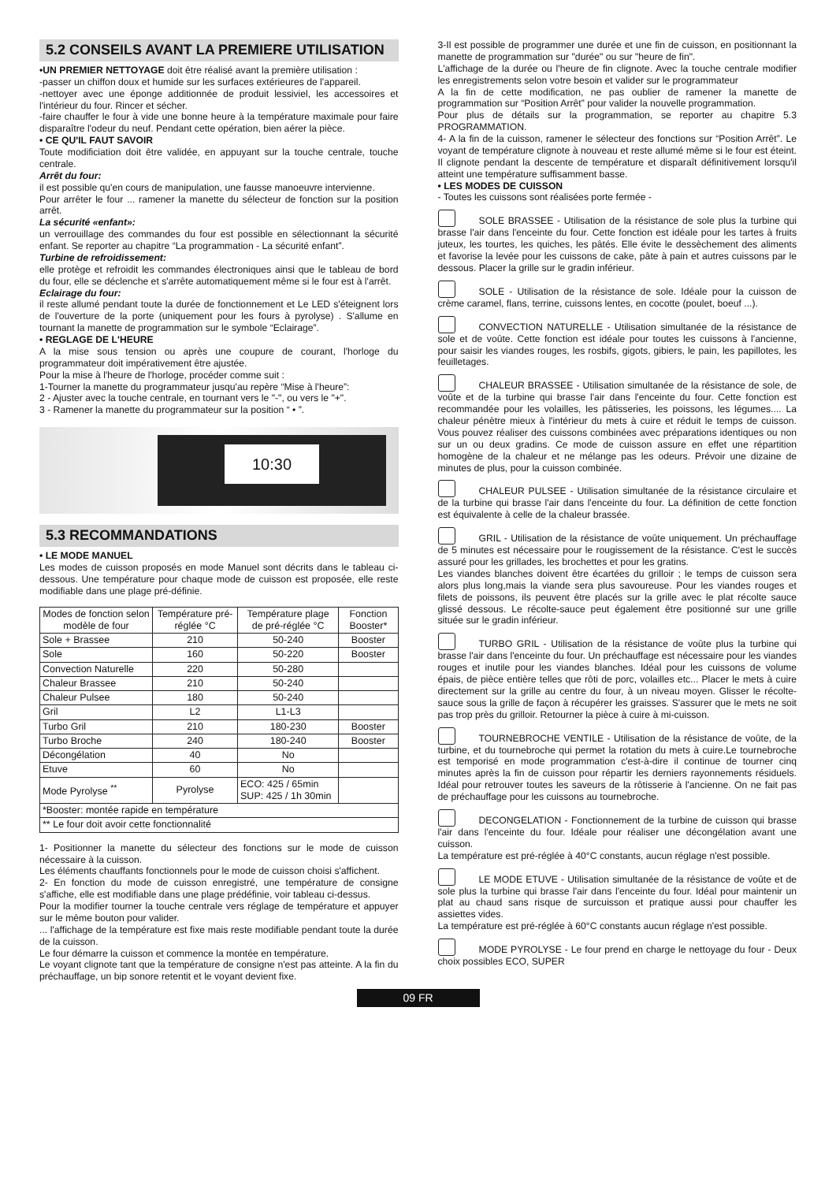5.2 CONSEILS AVANT LA PREMIERE UTILISATION
•UN PREMIER NETTOYAGE doit être réalisé avant la première utilisation :
-passer un chiffon doux et humide sur les surfaces extérieures de l'appareil.
-nettoyer avec une éponge additionnée de produit lessiviel, les accessoires et l'intérieur du four. Rincer et sécher.
-faire chauffer le four à vide une bonne heure à la température maximale pour faire disparaître l'odeur du neuf. Pendant cette opération, bien aérer la pièce.
• CE QU'IL FAUT SAVOIR
Toute modificiation doit être validée, en appuyant sur la touche centrale, touche centrale.
Arrêt du four:
il est possible qu'en cours de manipulation, une fausse manoeuvre intervienne.
Pour arrêter le four ... ramener la manette du sélecteur de fonction sur la position arrêt.
La sécurité «enfant»:
un verrouillage des commandes du four est possible en sélectionnant la sécurité enfant. Se reporter au chapitre “La programmation - La sécurité enfant”.
Turbine de refroidissement:
elle protège et refroidit les commandes électroniques ainsi que le tableau de bord du four, elle se déclenche et s'arrête automatiquement même si le four est à l'arrêt.
Eclairage du four:
il reste allumé pendant toute la durée de fonctionnement et Le LED s'éteignent lors de l'ouverture de la porte (uniquement pour les fours à pyrolyse) . S'allume en tournant la manette de programmation sur le symbole “Eclairage”.
• REGLAGE DE L'HEURE
A la mise sous tension ou après une coupure de courant, l'horloge du programmateur doit impérativement être ajustée.
Pour la mise à l'heure de l'horloge, procéder comme suit :
1-Tourner la manette du programmateur jusqu'au repère “Mise à l'heure”:
2 - Ajuster avec la touche centrale, en tournant vers le "-", ou vers le "+".
3 - Ramener la manette du programmateur sur la position “ • ”.
10:30
5.3 RECOMMANDATIONS
• LE MODE MANUEL
Les modes de cuisson proposés en mode Manuel sont décrits dans le tableau ci-dessous. Une température pour chaque mode de cuisson est proposée, elle reste modifiable dans une plage pré-définie.
| Modes de fonction selon modèle de four | Température pré-réglée °C | Température plage de pré-réglée °C | Fonction Booster* |
| --- | --- | --- | --- |
| Sole + Brassee | 210 | 50-240 | Booster |
| Sole | 160 | 50-220 | Booster |
| Convection Naturelle | 220 | 50-280 | |
| Chaleur Brassee | 210 | 50-240 | |
| Chaleur Pulsee | 180 | 50-240 | |
| Gril | L2 | L1-L3 | |
| Turbo Gril | 210 | 180-230 | Booster |
| Turbo Broche | 240 | 180-240 | Booster |
| Décongélation | 40 | No | |
| Etuve | 60 | No | |
| Mode Pyrolyse <sup>**</sup> | Pyrolyse | ECO: 425 / 65min SUP: 425 / 1h 30min | |
| *Booster: montée rapide en température | | | |
| ** Le four doit avoir cette fonctionnalité | | | |
1- Positionner la manette du sélecteur des fonctions sur le mode de cuisson nécessaire à la cuisson.
Les éléments chauffants fonctionnels pour le mode de cuisson choisi s'affichent.
2- En fonction du mode de cuisson enregistré, une température de consigne s'affiche, elle est modifiable dans une plage prédéfinie, voir tableau ci-dessus.
Pour la modifier tourner la touche centrale vers réglage de température et appuyer sur le même bouton pour valider.
... l'affichage de la température est fixe mais reste modifiable pendant toute la durée de la cuisson.
Le four démarre la cuisson et commence la montée en température.
Le voyant clignote tant que la température de consigne n'est pas atteinte. A la fin du préchauffage, un bip sonore retentit et le voyant devient fixe.
3-Il est possible de programmer une durée et une fin de cuisson, en positionnant la manette de programmation sur "durée" ou sur "heure de fin".
L'affichage de la durée ou l'heure de fin clignote. Avec la touche centrale modifier les enregistrements selon votre besoin et valider sur le programmateur
A la fin de cette modification, ne pas oublier de ramener la manette de programmation sur “Position Arrêt” pour valider la nouvelle programmation.
Pour plus de détails sur la programmation, se reporter au chapitre 5.3 PROGRAMMATION.
4- A la fin de la cuisson, ramener le sélecteur des fonctions sur “Position Arrêt”. Le voyant de température clignote à nouveau et reste allumé même si le four est éteint. Il clignote pendant la descente de température et disparaît définitivement lorsqu'il atteint une température suffisamment basse.
• LES MODES DE CUISSON
- Toutes les cuissons sont réalisées porte fermée -
SOLE BRASSEE - Utilisation de la résistance de sole plus la turbine qui brasse l'air dans l'enceinte du four. Cette fonction est idéale pour les tartes à fruits juteux, les tourtes, les quiches, les pâtés. Elle évite le dessèchement des aliments et favorise la levée pour les cuissons de cake, pâte à pain et autres cuissons par le dessous. Placer la grille sur le gradin inférieur.
SOLE - Utilisation de la résistance de sole. Idéale pour la cuisson de crème caramel, flans, terrine, cuissons lentes, en cocotte (poulet, boeuf ...).
CONVECTION NATURELLE - Utilisation simultanée de la résistance de sole et de voûte. Cette fonction est idéale pour toutes les cuissons à l'ancienne, pour saisir les viandes rouges, les rosbifs, gigots, gibiers, le pain, les papillotes, les feuilletages.
CHALEUR BRASSEE - Utilisation simultanée de la résistance de sole, de voûte et de la turbine qui brasse l'air dans l'enceinte du four. Cette fonction est recommandée pour les volailles, les pâtisseries, les poissons, les légumes.... La chaleur pénètre mieux à l'intérieur du mets à cuire et réduit le temps de cuisson. Vous pouvez réaliser des cuissons combinées avec préparations identiques ou non sur un ou deux gradins. Ce mode de cuisson assure en effet une répartition homogène de la chaleur et ne mélange pas les odeurs. Prévoir une dizaine de minutes de plus, pour la cuisson combinée.
CHALEUR PULSEE - Utilisation simultanée de la résistance circulaire et de la turbine qui brasse l'air dans l'enceinte du four. La définition de cette fonction est équivalente à celle de la chaleur brassée.
GRIL - Utilisation de la résistance de voûte uniquement. Un préchauffage de 5 minutes est nécessaire pour le rougissement de la résistance. C'est le succès assuré pour les grillades, les brochettes et pour les gratins.
Les viandes blanches doivent être écartées du grilloir ; le temps de cuisson sera alors plus long,mais la viande sera plus savoureuse. Pour les viandes rouges et filets de poissons, ils peuvent être placés sur la grille avec le plat récolte sauce glissé dessous. Le récolte-sauce peut également être positionné sur une grille située sur le gradin inférieur.
TURBO GRIL - Utilisation de la résistance de voûte plus la turbine qui brasse l'air dans l'enceinte du four. Un préchauffage est nécessaire pour les viandes rouges et inutile pour les viandes blanches. Idéal pour les cuissons de volume épais, de pièce entière telles que rôti de porc, volailles etc... Placer le mets à cuire directement sur la grille au centre du four, à un niveau moyen. Glisser le récolte-sauce sous la grille de façon à récupérer les graisses. S'assurer que le mets ne soit pas trop près du grilloir. Retourner la pièce à cuire à mi-cuisson.
TOURNEBROCHE VENTILE - Utilisation de la résistance de voûte, de la turbine, et du tournebroche qui permet la rotation du mets à cuire.Le tournebroche est temporisé en mode programmation c'est-à-dire il continue de tourner cinq minutes après la fin de cuisson pour répartir les derniers rayonnements résiduels. Idéal pour retrouver toutes les saveurs de la rôtisserie à l'ancienne. On ne fait pas de préchauffage pour les cuissons au tournebroche.
DECONGELATION - Fonctionnement de la turbine de cuisson qui brasse l'air dans l'enceinte du four. Idéale pour réaliser une décongélation avant une cuisson.
La température est pré-réglée à 40°C constants, aucun réglage n'est possible.
LE MODE ETUVE - Utilisation simultanée de la résistance de voûte et de sole plus la turbine qui brasse l'air dans l'enceinte du four. Idéal pour maintenir un plat au chaud sans risque de surcuisson et pratique aussi pour chauffer les assiettes vides.
La température est pré-réglée à 60°C constants aucun réglage n'est possible.
MODE PYROLYSE - Le four prend en charge le nettoyage du four - Deux choix possibles ECO, SUPER
09 FR